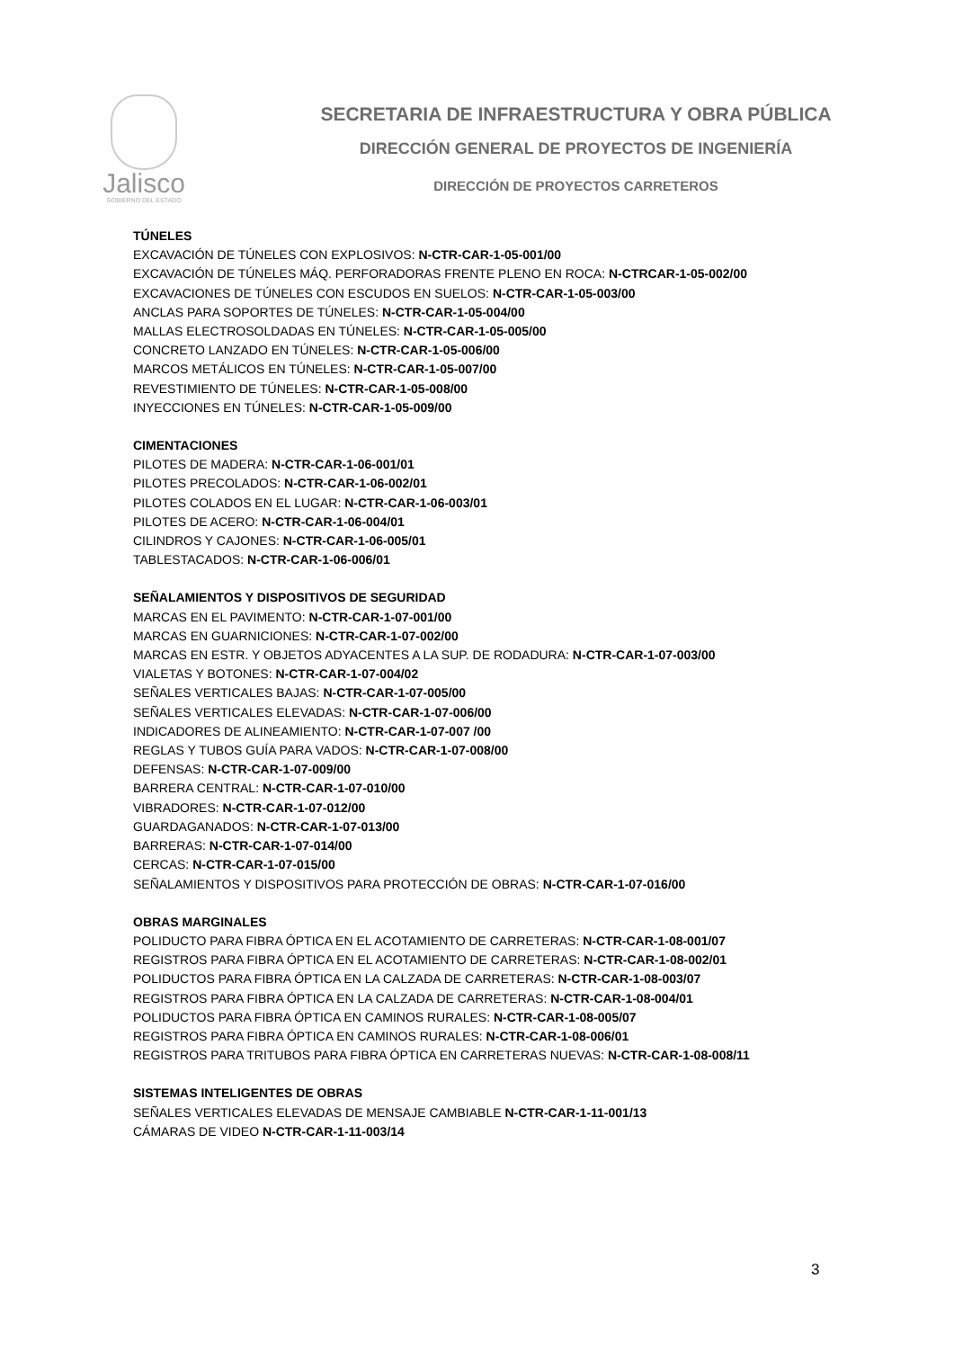Jalisco
GOBIERNO DEL ESTADO
SECRETARIA DE INFRAESTRUCTURA Y OBRA PÚBLICA
DIRECCIÓN GENERAL DE PROYECTOS DE INGENIERÍA
DIRECCIÓN DE PROYECTOS CARRETEROS
TÚNELES
EXCAVACIÓN DE TÚNELES CON EXPLOSIVOS: N-CTR-CAR-1-05-001/00
EXCAVACIÓN DE TÚNELES MÁQ. PERFORADORAS FRENTE PLENO EN ROCA: N-CTRCAR-1-05-002/00
EXCAVACIONES DE TÚNELES CON ESCUDOS EN SUELOS: N-CTR-CAR-1-05-003/00
ANCLAS PARA SOPORTES DE TÚNELES: N-CTR-CAR-1-05-004/00
MALLAS ELECTROSOLDADAS EN TÚNELES: N-CTR-CAR-1-05-005/00
CONCRETO LANZADO EN TÚNELES: N-CTR-CAR-1-05-006/00
MARCOS METÁLICOS EN TÚNELES: N-CTR-CAR-1-05-007/00
REVESTIMIENTO DE TÚNELES: N-CTR-CAR-1-05-008/00
INYECCIONES EN TÚNELES: N-CTR-CAR-1-05-009/00
CIMENTACIONES
PILOTES DE MADERA: N-CTR-CAR-1-06-001/01
PILOTES PRECOLADOS: N-CTR-CAR-1-06-002/01
PILOTES COLADOS EN EL LUGAR: N-CTR-CAR-1-06-003/01
PILOTES DE ACERO: N-CTR-CAR-1-06-004/01
CILINDROS Y CAJONES: N-CTR-CAR-1-06-005/01
TABLESTACADOS: N-CTR-CAR-1-06-006/01
SEÑALAMIENTOS Y DISPOSITIVOS DE SEGURIDAD
MARCAS EN EL PAVIMENTO: N-CTR-CAR-1-07-001/00
MARCAS EN GUARNICIONES: N-CTR-CAR-1-07-002/00
MARCAS EN ESTR. Y OBJETOS ADYACENTES A LA SUP. DE RODADURA: N-CTR-CAR-1-07-003/00
VIALETAS Y BOTONES: N-CTR-CAR-1-07-004/02
SEÑALES VERTICALES BAJAS: N-CTR-CAR-1-07-005/00
SEÑALES VERTICALES ELEVADAS: N-CTR-CAR-1-07-006/00
INDICADORES DE ALINEAMIENTO: N-CTR-CAR-1-07-007 /00
REGLAS Y TUBOS GUÍA PARA VADOS: N-CTR-CAR-1-07-008/00
DEFENSAS: N-CTR-CAR-1-07-009/00
BARRERA CENTRAL: N-CTR-CAR-1-07-010/00
VIBRADORES: N-CTR-CAR-1-07-012/00
GUARDAGANADOS: N-CTR-CAR-1-07-013/00
BARRERAS: N-CTR-CAR-1-07-014/00
CERCAS: N-CTR-CAR-1-07-015/00
SEÑALAMIENTOS Y DISPOSITIVOS PARA PROTECCIÓN DE OBRAS: N-CTR-CAR-1-07-016/00
OBRAS MARGINALES
POLIDUCTO PARA FIBRA ÓPTICA EN EL ACOTAMIENTO DE CARRETERAS: N-CTR-CAR-1-08-001/07
REGISTROS PARA FIBRA ÓPTICA EN EL ACOTAMIENTO DE CARRETERAS: N-CTR-CAR-1-08-002/01
POLIDUCTOS PARA FIBRA ÓPTICA EN LA CALZADA DE CARRETERAS: N-CTR-CAR-1-08-003/07
REGISTROS PARA FIBRA ÓPTICA EN LA CALZADA DE CARRETERAS: N-CTR-CAR-1-08-004/01
POLIDUCTOS PARA FIBRA ÓPTICA EN CAMINOS RURALES: N-CTR-CAR-1-08-005/07
REGISTROS PARA FIBRA ÓPTICA EN CAMINOS RURALES: N-CTR-CAR-1-08-006/01
REGISTROS PARA TRITUBOS PARA FIBRA ÓPTICA EN CARRETERAS NUEVAS: N-CTR-CAR-1-08-008/11
SISTEMAS INTELIGENTES DE OBRAS
SEÑALES VERTICALES ELEVADAS DE MENSAJE CAMBIABLE N-CTR-CAR-1-11-001/13
CÁMARAS DE VIDEO N-CTR-CAR-1-11-003/14
3